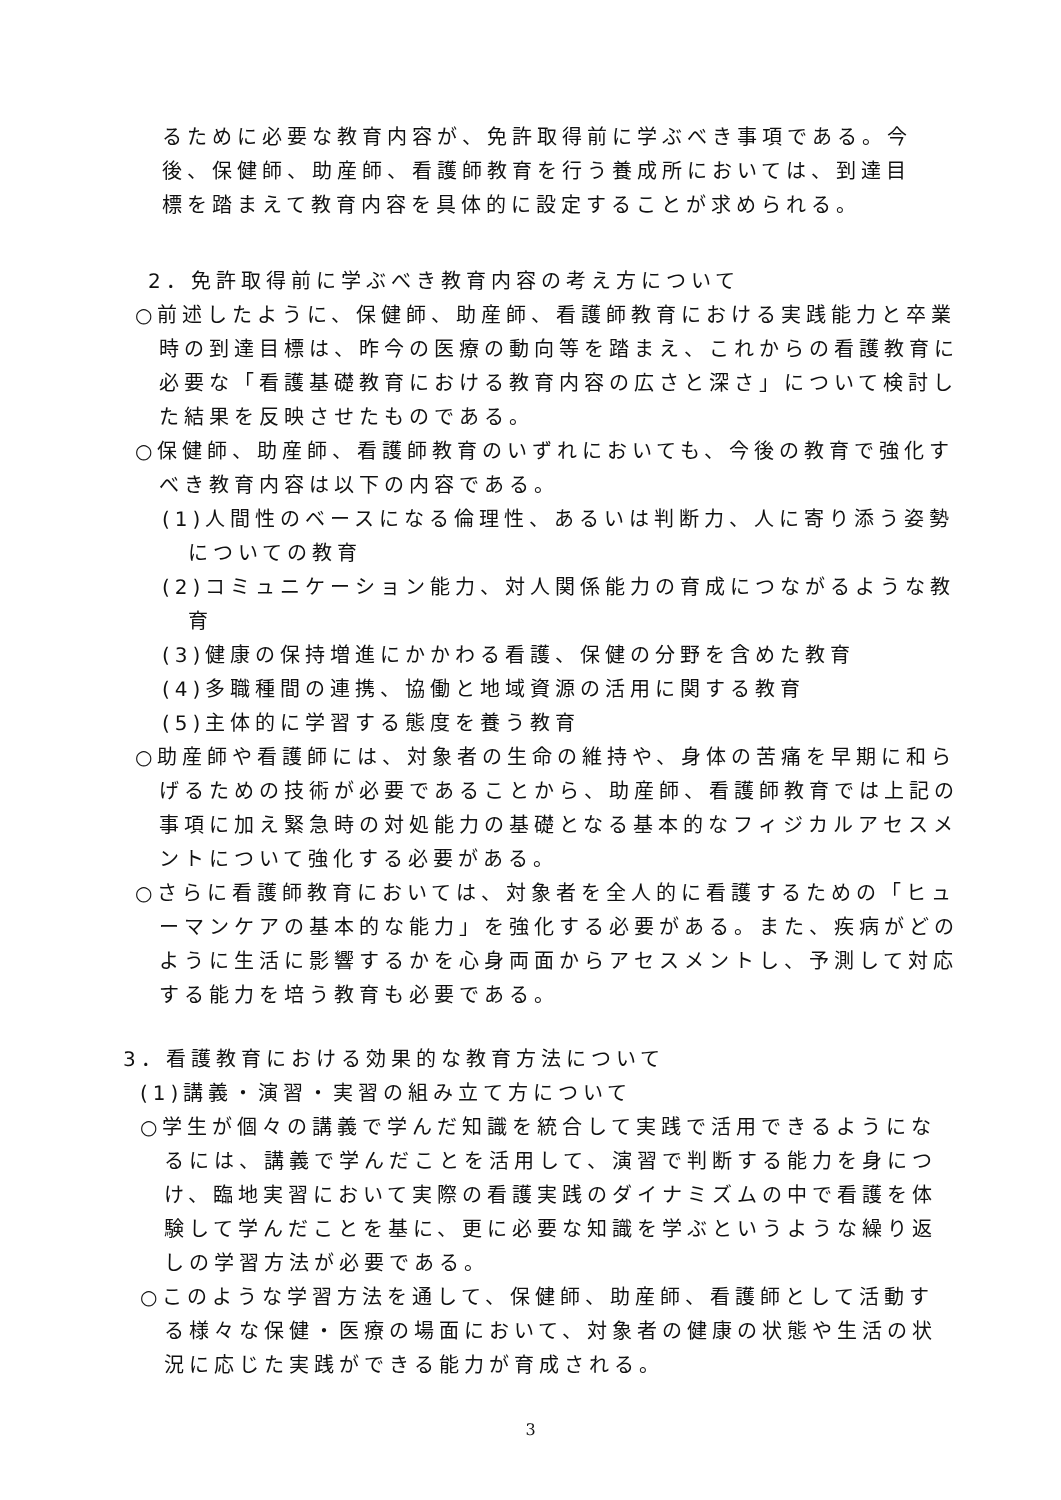るために必要な教育内容が、免許取得前に学ぶべき事項である。今後、保健師、助産師、看護師教育を行う養成所においては、到達目標を踏まえて教育内容を具体的に設定することが求められる。
2．免許取得前に学ぶべき教育内容の考え方について
○前述したように、保健師、助産師、看護師教育における実践能力と卒業時の到達目標は、昨今の医療の動向等を踏まえ、これからの看護教育に必要な「看護基礎教育における教育内容の広さと深さ」について検討した結果を反映させたものである。
○保健師、助産師、看護師教育のいずれにおいても、今後の教育で強化すべき教育内容は以下の内容である。
(1)人間性のベースになる倫理性、あるいは判断力、人に寄り添う姿勢についての教育
(2)コミュニケーション能力、対人関係能力の育成につながるような教育
(3)健康の保持増進にかかわる看護、保健の分野を含めた教育
(4)多職種間の連携、協働と地域資源の活用に関する教育
(5)主体的に学習する態度を養う教育
○助産師や看護師には、対象者の生命の維持や、身体の苦痛を早期に和らげるための技術が必要であることから、助産師、看護師教育では上記の事項に加え緊急時の対処能力の基礎となる基本的なフィジカルアセスメントについて強化する必要がある。
○さらに看護師教育においては、対象者を全人的に看護するための「ヒューマンケアの基本的な能力」を強化する必要がある。また、疾病がどのように生活に影響するかを心身両面からアセスメントし、予測して対応する能力を培う教育も必要である。
3．看護教育における効果的な教育方法について
(1)講義・演習・実習の組み立て方について
○学生が個々の講義で学んだ知識を統合して実践で活用できるようになるには、講義で学んだことを活用して、演習で判断する能力を身につけ、臨地実習において実際の看護実践のダイナミズムの中で看護を体験して学んだことを基に、更に必要な知識を学ぶというような繰り返しの学習方法が必要である。
○このような学習方法を通して、保健師、助産師、看護師として活動する様々な保健・医療の場面において、対象者の健康の状態や生活の状況に応じた実践ができる能力が育成される。
3